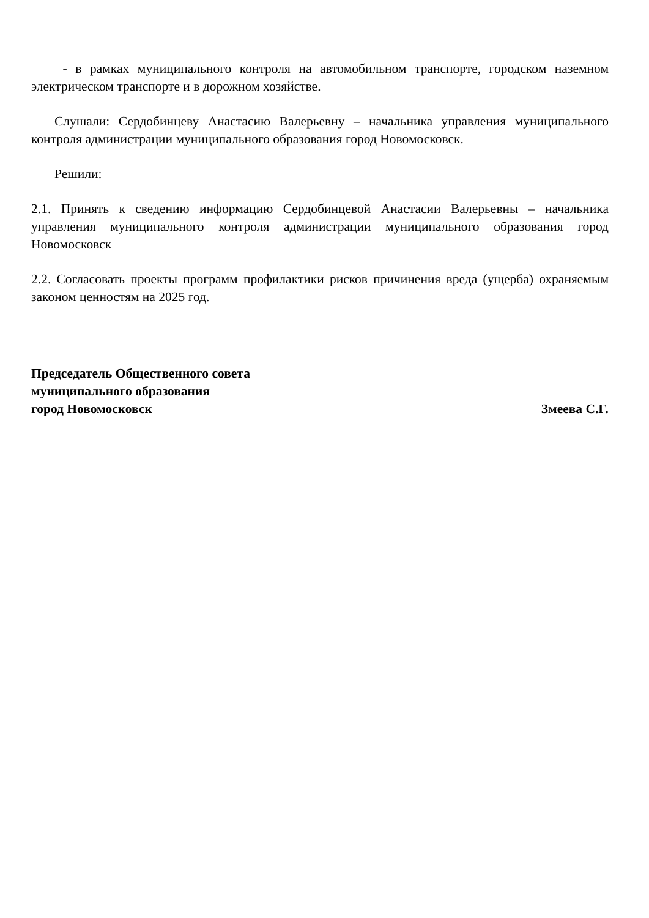- в рамках муниципального контроля на автомобильном транспорте, городском наземном электрическом транспорте и в дорожном хозяйстве.
Слушали: Сердобинцеву Анастасию Валерьевну – начальника управления муниципального контроля администрации муниципального образования город Новомосковск.
Решили:
2.1. Принять к сведению информацию Сердобинцевой Анастасии Валерьевны – начальника управления муниципального контроля администрации муниципального образования город Новомосковск
2.2. Согласовать проекты программ профилактики рисков причинения вреда (ущерба) охраняемым законом ценностям на 2025 год.
Председатель Общественного совета
муниципального образования
город Новомосковск Змеева С.Г.